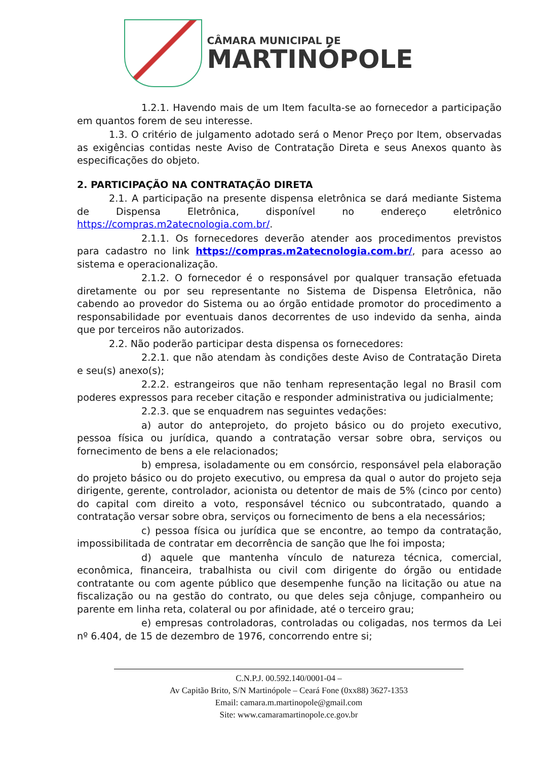CÂMARA MUNICIPAL DE
MARTINÓPOLE
1.2.1. Havendo mais de um Item faculta-se ao fornecedor a participação em quantos forem de seu interesse.
1.3. O critério de julgamento adotado será o Menor Preço por Item, observadas as exigências contidas neste Aviso de Contratação Direta e seus Anexos quanto às especificações do objeto.
2. PARTICIPAÇÃO NA CONTRATAÇÃO DIRETA
2.1. A participação na presente dispensa eletrônica se dará mediante Sistema de Dispensa Eletrônica, disponível no endereço eletrônico https://compras.m2atecnologia.com.br/.
2.1.1. Os fornecedores deverão atender aos procedimentos previstos para cadastro no link https://compras.m2atecnologia.com.br/, para acesso ao sistema e operacionalização.
2.1.2. O fornecedor é o responsável por qualquer transação efetuada diretamente ou por seu representante no Sistema de Dispensa Eletrônica, não cabendo ao provedor do Sistema ou ao órgão entidade promotor do procedimento a responsabilidade por eventuais danos decorrentes de uso indevido da senha, ainda que por terceiros não autorizados.
2.2. Não poderão participar desta dispensa os fornecedores:
2.2.1. que não atendam às condições deste Aviso de Contratação Direta e seu(s) anexo(s);
2.2.2. estrangeiros que não tenham representação legal no Brasil com poderes expressos para receber citação e responder administrativa ou judicialmente;
2.2.3. que se enquadrem nas seguintes vedações:
a) autor do anteprojeto, do projeto básico ou do projeto executivo, pessoa física ou jurídica, quando a contratação versar sobre obra, serviços ou fornecimento de bens a ele relacionados;
b) empresa, isoladamente ou em consórcio, responsável pela elaboração do projeto básico ou do projeto executivo, ou empresa da qual o autor do projeto seja dirigente, gerente, controlador, acionista ou detentor de mais de 5% (cinco por cento) do capital com direito a voto, responsável técnico ou subcontratado, quando a contratação versar sobre obra, serviços ou fornecimento de bens a ela necessários;
c) pessoa física ou jurídica que se encontre, ao tempo da contratação, impossibilitada de contratar em decorrência de sanção que lhe foi imposta;
d) aquele que mantenha vínculo de natureza técnica, comercial, econômica, financeira, trabalhista ou civil com dirigente do órgão ou entidade contratante ou com agente público que desempenhe função na licitação ou atue na fiscalização ou na gestão do contrato, ou que deles seja cônjuge, companheiro ou parente em linha reta, colateral ou por afinidade, até o terceiro grau;
e) empresas controladoras, controladas ou coligadas, nos termos da Lei nº 6.404, de 15 de dezembro de 1976, concorrendo entre si;
C.N.P.J. 00.592.140/0001-04 –
Av Capitão Brito, S/N Martinópole – Ceará Fone (0xx88) 3627-1353
Email: camara.m.martinopole@gmail.com
Site: www.camaramartinopole.ce.gov.br